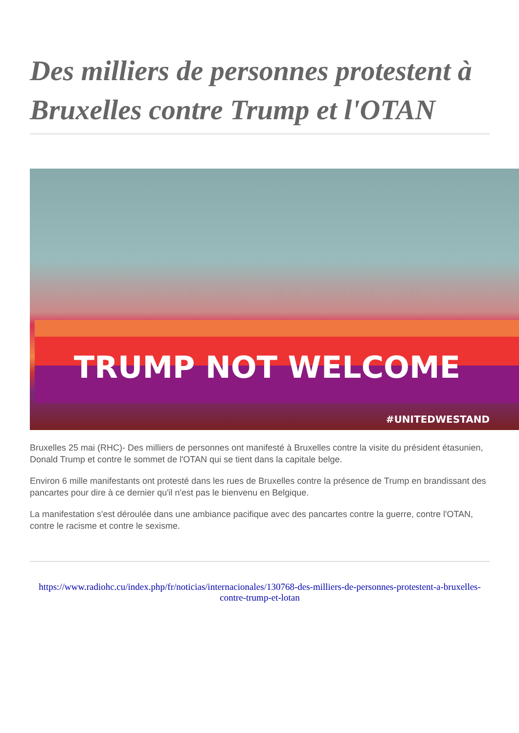Des milliers de personnes protestent à Bruxelles contre Trump et l'OTAN
TRUMP NOT WELCOME
#UNITEDWESTAND
Bruxelles 25 mai (RHC)- Des milliers de personnes ont manifesté à Bruxelles contre la visite du président étasunien, Donald Trump et contre le sommet de l'OTAN qui se tient dans la capitale belge.
Environ 6 mille manifestants ont protesté dans les rues de Bruxelles contre la présence de Trump en brandissant des pancartes pour dire à ce dernier qu'il n'est pas le bienvenu en Belgique.
La manifestation s'est déroulée dans une ambiance pacifique avec des pancartes contre la guerre, contre l'OTAN, contre le racisme et contre le sexisme.
https://www.radiohc.cu/index.php/fr/noticias/internacionales/130768-des-milliers-de-personnes-protestent-a-bruxelles-contre-trump-et-lotan